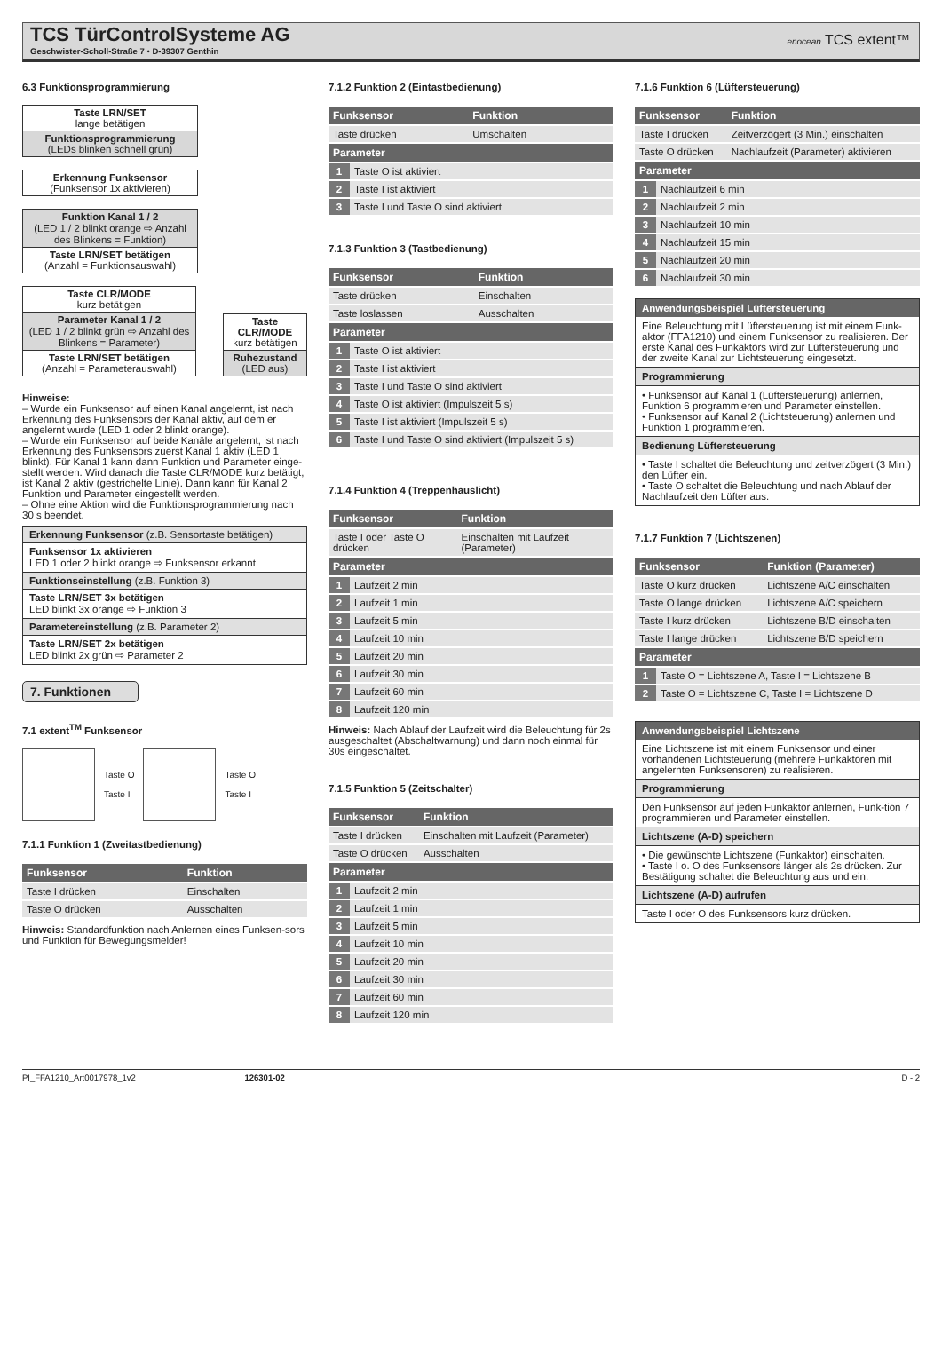TCS TürControlSysteme AG
Geschwister-Scholl-Straße 7 • D-39307 Genthin
enocean TCS extent™
6.3 Funktionsprogrammierung
Taste LRN/SET
lange betätigen
Funktionsprogrammierung
(LEDs blinken schnell grün)
Erkennung Funksensor
(Funksensor 1x aktivieren)
Funktion Kanal 1 / 2
(LED 1 / 2 blinkt orange ⇨ Anzahl des Blinkens = Funktion)
Taste LRN/SET betätigen
(Anzahl = Funktionsauswahl)
Taste CLR/MODE
kurz betätigen
Parameter Kanal 1 / 2
(LED 1 / 2 blinkt grün ⇨ Anzahl des Blinkens = Parameter)
Taste LRN/SET betätigen
(Anzahl = Parameterauswahl)
Taste CLR/MODE
kurz betätigen
Ruhezustand
(LED aus)
Hinweise:
– Wurde ein Funksensor auf einen Kanal angelernt, ist nach Erkennung des Funksensors der Kanal aktiv, auf dem er angelernt wurde (LED 1 oder 2 blinkt orange).
– Wurde ein Funksensor auf beide Kanäle angelernt, ist nach Erkennung des Funksensors zuerst Kanal 1 aktiv (LED 1 blinkt). Für Kanal 1 kann dann Funktion und Parameter einge-stellt werden. Wird danach die Taste CLR/MODE kurz betätigt, ist Kanal 2 aktiv (gestrichelte Linie). Dann kann für Kanal 2 Funktion und Parameter eingestellt werden.
– Ohne eine Aktion wird die Funktionsprogrammierung nach 30 s beendet.
Erkennung Funksensor (z.B. Sensortaste betätigen)
Funksensor 1x aktivieren
LED 1 oder 2 blinkt orange ⇨ Funksensor erkannt
Funktionseinstellung (z.B. Funktion 3)
Taste LRN/SET 3x betätigen
LED blinkt 3x orange ⇨ Funktion 3
Parametereinstellung (z.B. Parameter 2)
Taste LRN/SET 2x betätigen
LED blinkt 2x grün ⇨ Parameter 2
7. Funktionen
7.1 extent<sup>TM</sup> Funksensor
Taste O
Taste I
Taste O
Taste I
7.1.1 Funktion 1 (Zweitastbedienung)
| Funksensor | Funktion |
| --- | --- |
| Taste I drücken | Einschalten |
| Taste O drücken | Ausschalten |
Hinweis: Standardfunktion nach Anlernen eines Funksen-sors und Funktion für Bewegungsmelder!
7.1.2 Funktion 2 (Eintastbedienung)
| Funksensor | | Funktion |
| --- | --- | --- |
| Taste drücken | | Umschalten |
| Parameter | | |
| 1 | Taste O ist aktiviert | |
| 2 | Taste I ist aktiviert | |
| 3 | Taste I und Taste O sind aktiviert | |
7.1.3 Funktion 3 (Tastbedienung)
| Funksensor | | Funktion |
| --- | --- | --- |
| Taste drücken | | Einschalten |
| Taste loslassen | | Ausschalten |
| Parameter | | |
| 1 | Taste O ist aktiviert | |
| 2 | Taste I ist aktiviert | |
| 3 | Taste I und Taste O sind aktiviert | |
| 4 | Taste O ist aktiviert (Impulszeit 5 s) | |
| 5 | Taste I ist aktiviert (Impulszeit 5 s) | |
| 6 | Taste I und Taste O sind aktiviert (Impulszeit 5 s) | |
7.1.4 Funktion 4 (Treppenhauslicht)
| Funksensor | | Funktion |
| --- | --- | --- |
| Taste I oder Taste O drücken | | Einschalten mit Laufzeit (Parameter) |
| Parameter | | |
| 1 | Laufzeit 2 min | |
| 2 | Laufzeit 1 min | |
| 3 | Laufzeit 5 min | |
| 4 | Laufzeit 10 min | |
| 5 | Laufzeit 20 min | |
| 6 | Laufzeit 30 min | |
| 7 | Laufzeit 60 min | |
| 8 | Laufzeit 120 min | |
Hinweis: Nach Ablauf der Laufzeit wird die Beleuchtung für 2s ausgeschaltet (Abschaltwarnung) und dann noch einmal für 30s eingeschaltet.
7.1.5 Funktion 5 (Zeitschalter)
| Funksensor | | Funktion |
| --- | --- | --- |
| Taste I drücken | | Einschalten mit Laufzeit (Parameter) |
| Taste O drücken | | Ausschalten |
| Parameter | | |
| 1 | Laufzeit 2 min | |
| 2 | Laufzeit 1 min | |
| 3 | Laufzeit 5 min | |
| 4 | Laufzeit 10 min | |
| 5 | Laufzeit 20 min | |
| 6 | Laufzeit 30 min | |
| 7 | Laufzeit 60 min | |
| 8 | Laufzeit 120 min | |
7.1.6 Funktion 6 (Lüftersteuerung)
| Funksensor | | Funktion |
| --- | --- | --- |
| Taste I drücken | | Zeitverzögert (3 Min.) einschalten |
| Taste O drücken | | Nachlaufzeit (Parameter) aktivieren |
| Parameter | | |
| 1 | Nachlaufzeit 6 min | |
| 2 | Nachlaufzeit 2 min | |
| 3 | Nachlaufzeit 10 min | |
| 4 | Nachlaufzeit 15 min | |
| 5 | Nachlaufzeit 20 min | |
| 6 | Nachlaufzeit 30 min | |
Anwendungsbeispiel Lüftersteuerung
Eine Beleuchtung mit Lüftersteuerung ist mit einem Funk-aktor (FFA1210) und einem Funksensor zu realisieren. Der erste Kanal des Funkaktors wird zur Lüftersteuerung und der zweite Kanal zur Lichtsteuerung eingesetzt.
Programmierung
• Funksensor auf Kanal 1 (Lüftersteuerung) anlernen, Funktion 6 programmieren und Parameter einstellen.
• Funksensor auf Kanal 2 (Lichtsteuerung) anlernen und Funktion 1 programmieren.
Bedienung Lüftersteuerung
• Taste I schaltet die Beleuchtung und zeitverzögert (3 Min.) den Lüfter ein.
• Taste O schaltet die Beleuchtung und nach Ablauf der Nachlaufzeit den Lüfter aus.
7.1.7 Funktion 7 (Lichtszenen)
| Funksensor | | Funktion (Parameter) |
| --- | --- | --- |
| Taste O kurz drücken | | Lichtszene A/C einschalten |
| Taste O lange drücken | | Lichtszene A/C speichern |
| Taste I kurz drücken | | Lichtszene B/D einschalten |
| Taste I lange drücken | | Lichtszene B/D speichern |
| Parameter | | |
| 1 | Taste O = Lichtszene A, Taste I = Lichtszene B | |
| 2 | Taste O = Lichtszene C, Taste I = Lichtszene D | |
Anwendungsbeispiel Lichtszene
Eine Lichtszene ist mit einem Funksensor und einer vorhandenen Lichtsteuerung (mehrere Funkaktoren mit angelernten Funksensoren) zu realisieren.
Programmierung
Den Funksensor auf jeden Funkaktor anlernen, Funk-tion 7 programmieren und Parameter einstellen.
Lichtszene (A-D) speichern
• Die gewünschte Lichtszene (Funkaktor) einschalten.
• Taste I o. O des Funksensors länger als 2s drücken. Zur Bestätigung schaltet die Beleuchtung aus und ein.
Lichtszene (A-D) aufrufen
Taste I oder O des Funksensors kurz drücken.
PI_FFA1210_Art0017978_1v2 126301-02 D - 2